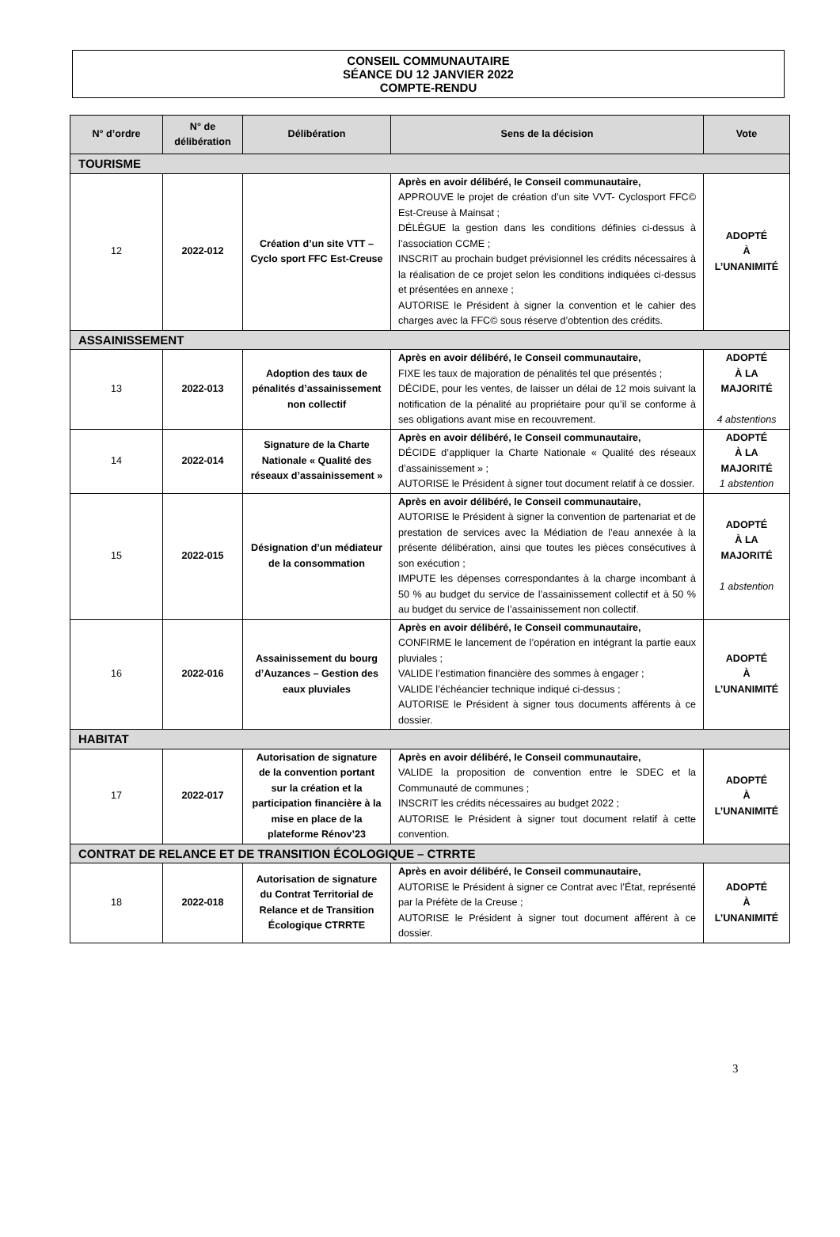CONSEIL COMMUNAUTAIRE
SÉANCE DU 12 JANVIER 2022
COMPTE-RENDU
| N° d’ordre | N° de délibération | Délibération | Sens de la décision | Vote |
| --- | --- | --- | --- | --- |
| TOURISME | | | | |
| 12 | 2022-012 | Création d’un site VTT – Cyclo sport FFC Est-Creuse | Après en avoir délibéré, le Conseil communautaire, APPROUVE le projet de création d’un site VVT- Cyclosport FFC© Est-Creuse à Mainsat ; DÉLÉGUE la gestion dans les conditions définies ci-dessus à l’association CCME ; INSCRIT au prochain budget prévisionnel les crédits nécessaires à la réalisation de ce projet selon les conditions indiquées ci-dessus et présentées en annexe ; AUTORISE le Président à signer la convention et le cahier des charges avec la FFC© sous réserve d’obtention des crédits. | ADOPTÉ À L’UNANIMITÉ |
| ASSAINISSEMENT | | | | |
| 13 | 2022-013 | Adoption des taux de pénalités d’assainissement non collectif | Après en avoir délibéré, le Conseil communautaire, FIXE les taux de majoration de pénalités tel que présentés ; DÉCIDE, pour les ventes, de laisser un délai de 12 mois suivant la notification de la pénalité au propriétaire pour qu’il se conforme à ses obligations avant mise en recouvrement. | ADOPTÉ À LA MAJORITÉ 4 abstentions |
| 14 | 2022-014 | Signature de la Charte Nationale « Qualité des réseaux d’assainissement » | Après en avoir délibéré, le Conseil communautaire, DÉCIDE d’appliquer la Charte Nationale « Qualité des réseaux d’assainissement » ; AUTORISE le Président à signer tout document relatif à ce dossier. | ADOPTÉ À LA MAJORITÉ 1 abstention |
| 15 | 2022-015 | Désignation d’un médiateur de la consommation | Après en avoir délibéré, le Conseil communautaire, AUTORISE le Président à signer la convention de partenariat et de prestation de services avec la Médiation de l’eau annexée à la présente délibération, ainsi que toutes les pièces consécutives à son exécution ; IMPUTE les dépenses correspondantes à la charge incombant à 50 % au budget du service de l’assainissement collectif et à 50 % au budget du service de l’assainissement non collectif. | ADOPTÉ À LA MAJORITÉ 1 abstention |
| 16 | 2022-016 | Assainissement du bourg d’Auzances – Gestion des eaux pluviales | Après en avoir délibéré, le Conseil communautaire, CONFIRME le lancement de l’opération en intégrant la partie eaux pluviales ; VALIDE l’estimation financière des sommes à engager ; VALIDE l’échéancier technique indiqué ci-dessus ; AUTORISE le Président à signer tous documents afférents à ce dossier. | ADOPTÉ À L’UNANIMITÉ |
| HABITAT | | | | |
| 17 | 2022-017 | Autorisation de signature de la convention portant sur la création et la participation financière à la mise en place de la plateforme Rénov’23 | Après en avoir délibéré, le Conseil communautaire, VALIDE la proposition de convention entre le SDEC et la Communauté de communes ; INSCRIT les crédits nécessaires au budget 2022 ; AUTORISE le Président à signer tout document relatif à cette convention. | ADOPTÉ À L’UNANIMITÉ |
| CONTRAT DE RELANCE ET DE TRANSITION ÉCOLOGIQUE – CTRRTE | | | | |
| 18 | 2022-018 | Autorisation de signature du Contrat Territorial de Relance et de Transition Écologique CTRRTE | Après en avoir délibéré, le Conseil communautaire, AUTORISE le Président à signer ce Contrat avec l’État, représenté par la Préfète de la Creuse ; AUTORISE le Président à signer tout document afférent à ce dossier. | ADOPTÉ À L’UNANIMITÉ |
3